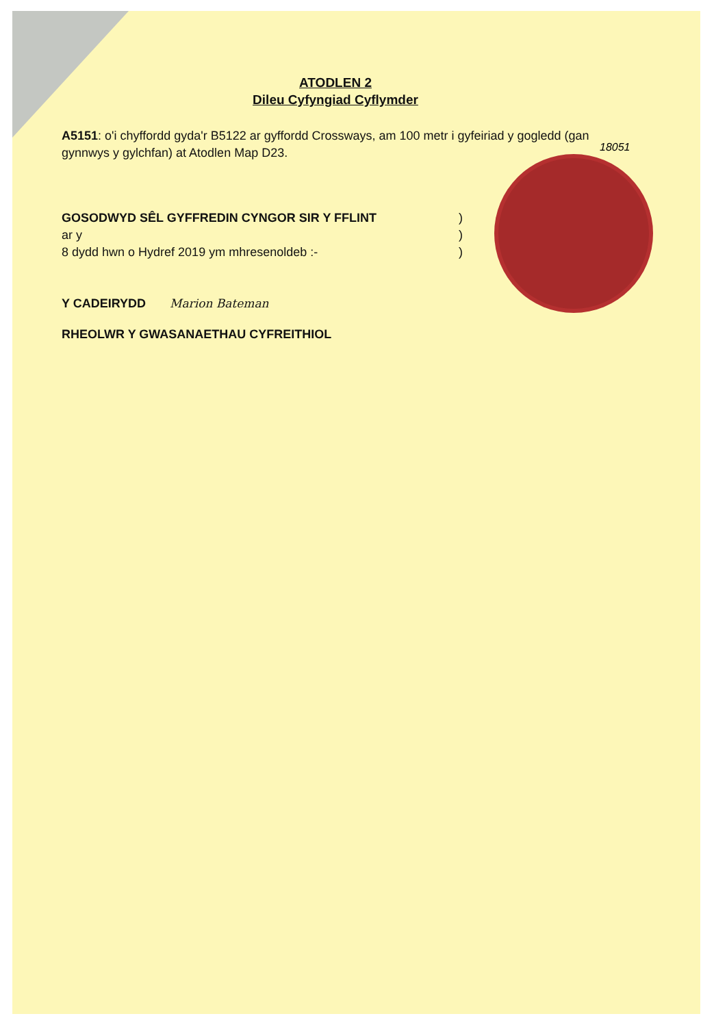18051
ATODLEN 2
Dileu Cyfyngiad Cyflymder
A5151: o'i chyffordd gyda'r B5122 ar gyffordd Crossways, am 100 metr i gyfeiriad y gogledd (gan gynnwys y gylchfan) at Atodlen Map D23.
GOSODWYD SÊL GYFFREDIN CYNGOR SIR Y FFLINT )
ar y )
8 dydd hwn o Hydref 2019 ym mhresenoldeb :- )
Y CADEIRYDD Marion Bateman
RHEOLWR Y GWASANAETHAU CYFREITHIOL